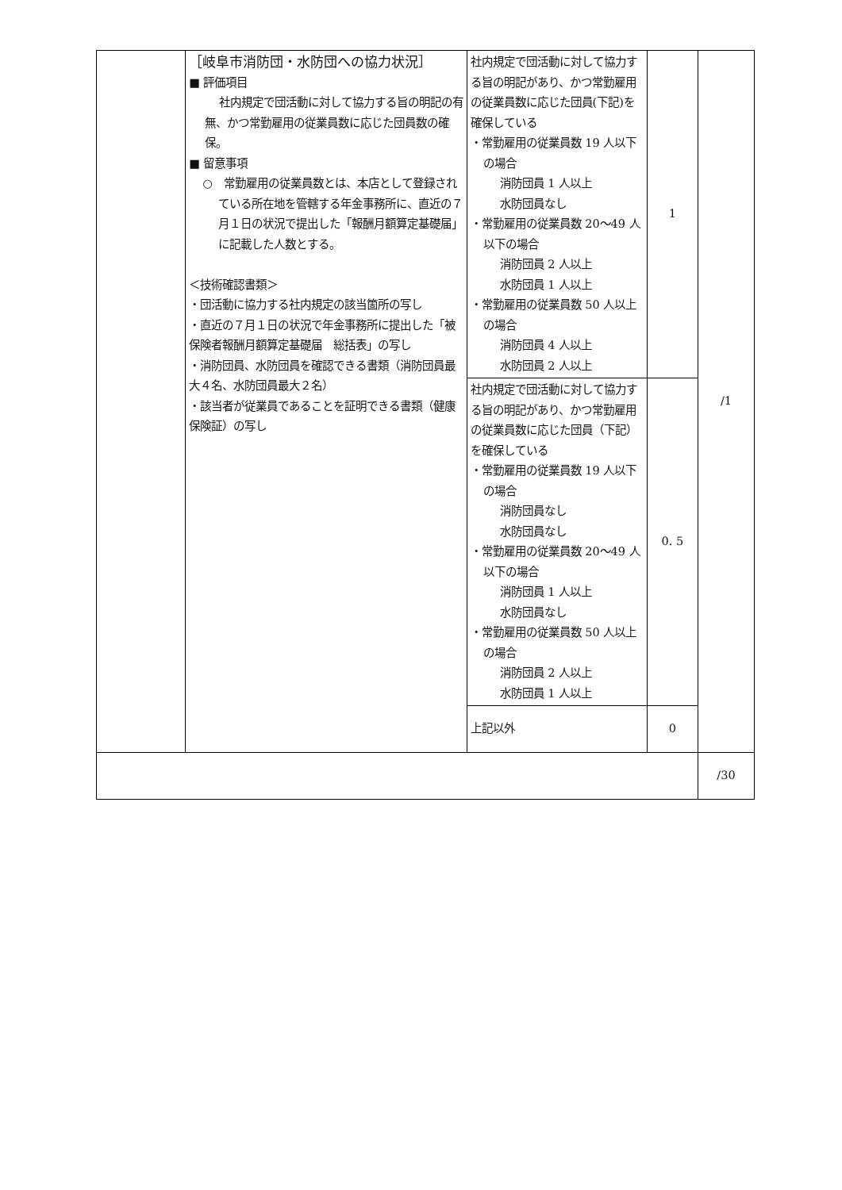| | ［岐阜市消防団・水防団への協力状況］ ■ 評価項目 社内規定で団活動に対して協力する旨の明記の有無、かつ常勤雇用の従業員数に応じた団員数の確保。 ■ 留意事項 ○ 常勤雇用の従業員数とは、本店として登録されている所在地を管轄する年金事務所に、直近の７月１日の状況で提出した「報酬月額算定基礎届」に記載した人数とする。 ＜技術確認書類＞ ・団活動に協力する社内規定の該当箇所の写し ・直近の７月１日の状況で年金事務所に提出した「被保険者報酬月額算定基礎届 総括表」の写し ・消防団員、水防団員を確認できる書類（消防団員最大４名、水防団員最大２名） ・該当者が従業員であることを証明できる書類（健康保険証）の写し | 社内規定で団活動に対して協力する旨の明記があり、かつ常勤雇用の従業員数に応じた団員(下記)を確保している ・常勤雇用の従業員数 19 人以下の場合 消防団員 1 人以上 水防団員なし ・常勤雇用の従業員数 20～49 人以下の場合 消防団員 2 人以上 水防団員 1 人以上 ・常勤雇用の従業員数 50 人以上の場合 消防団員 4 人以上 水防団員 2 人以上 | 1 | /1 |
| | | 社内規定で団活動に対して協力する旨の明記があり、かつ常勤雇用の従業員数に応じた団員（下記）を確保している ・常勤雇用の従業員数 19 人以下の場合 消防団員なし 水防団員なし ・常勤雇用の従業員数 20～49 人以下の場合 消防団員 1 人以上 水防団員なし ・常勤雇用の従業員数 50 人以上の場合 消防団員 2 人以上 水防団員 1 人以上 | 0. 5 | |
| | | 上記以外 | 0 | |
| | | | | /30 |